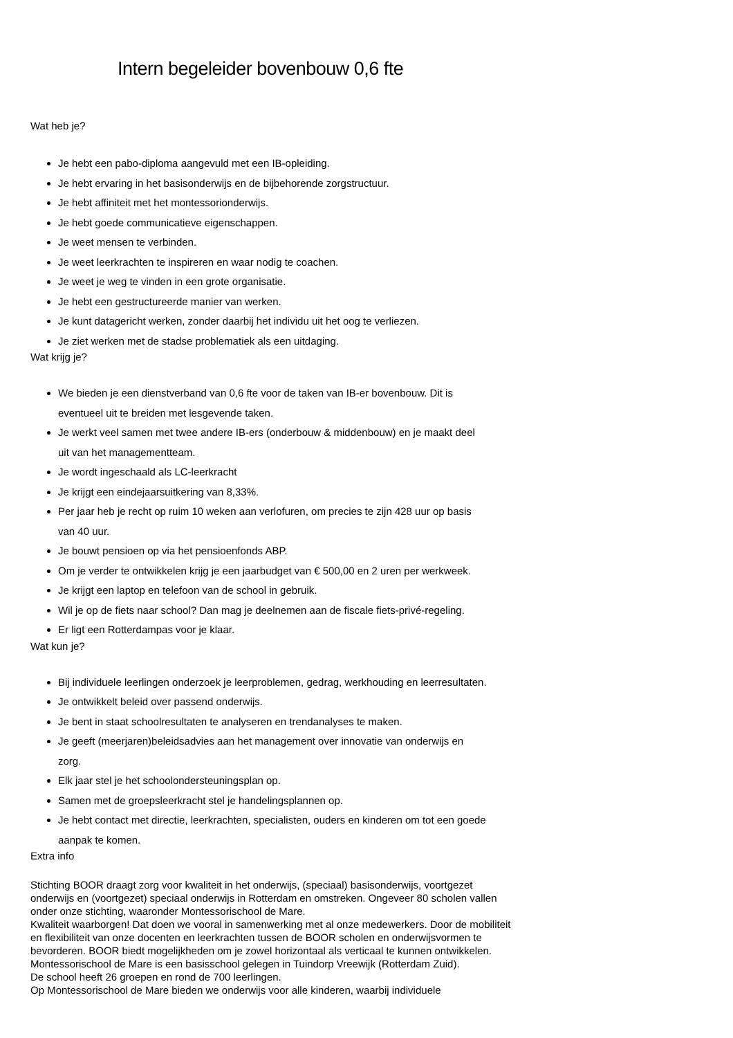Intern begeleider bovenbouw 0,6 fte
Wat heb je?
Je hebt een pabo-diploma aangevuld met een IB-opleiding.
Je hebt ervaring in het basisonderwijs en de bijbehorende zorgstructuur.
Je hebt affiniteit met het montessorionderwijs.
Je hebt goede communicatieve eigenschappen.
Je weet mensen te verbinden.
Je weet leerkrachten te inspireren en waar nodig te coachen.
Je weet je weg te vinden in een grote organisatie.
Je hebt een gestructureerde manier van werken.
Je kunt datagericht werken, zonder daarbij het individu uit het oog te verliezen.
Je ziet werken met de stadse problematiek als een uitdaging.
Wat krijg je?
We bieden je een dienstverband van 0,6 fte voor de taken van IB-er bovenbouw. Dit is
eventueel uit te breiden met lesgevende taken.
Je werkt veel samen met twee andere IB-ers (onderbouw & middenbouw) en je maakt deel
uit van het managementteam.
Je wordt ingeschaald als LC-leerkracht
Je krijgt een eindejaarsuitkering van 8,33%.
Per jaar heb je recht op ruim 10 weken aan verlofuren, om precies te zijn 428 uur op basis
van 40 uur.
Je bouwt pensioen op via het pensioenfonds ABP.
Om je verder te ontwikkelen krijg je een jaarbudget van € 500,00 en 2 uren per werkweek.
Je krijgt een laptop en telefoon van de school in gebruik.
Wil je op de fiets naar school? Dan mag je deelnemen aan de fiscale fiets-privé-regeling.
Er ligt een Rotterdampas voor je klaar.
Wat kun je?
Bij individuele leerlingen onderzoek je leerproblemen, gedrag, werkhouding en leerresultaten.
Je ontwikkelt beleid over passend onderwijs.
Je bent in staat schoolresultaten te analyseren en trendanalyses te maken.
Je geeft (meerjaren)beleidsadvies aan het management over innovatie van onderwijs en
zorg.
Elk jaar stel je het schoolondersteuningsplan op.
Samen met de groepsleerkracht stel je handelingsplannen op.
Je hebt contact met directie, leerkrachten, specialisten, ouders en kinderen om tot een goede
aanpak te komen.
Extra info
Stichting BOOR draagt zorg voor kwaliteit in het onderwijs, (speciaal) basisonderwijs, voortgezet onderwijs en (voortgezet) speciaal onderwijs in Rotterdam en omstreken. Ongeveer 80 scholen vallen onder onze stichting, waaronder Montessorischool de Mare.
Kwaliteit waarborgen! Dat doen we vooral in samenwerking met al onze medewerkers. Door de mobiliteit en flexibiliteit van onze docenten en leerkrachten tussen de BOOR scholen en onderwijsvormen te bevorderen. BOOR biedt mogelijkheden om je zowel horizontaal als verticaal te kunnen ontwikkelen.
Montessorischool de Mare is een basisschool gelegen in Tuindorp Vreewijk (Rotterdam Zuid).
De school heeft 26 groepen en rond de 700 leerlingen.
Op Montessorischool de Mare bieden we onderwijs voor alle kinderen, waarbij individuele